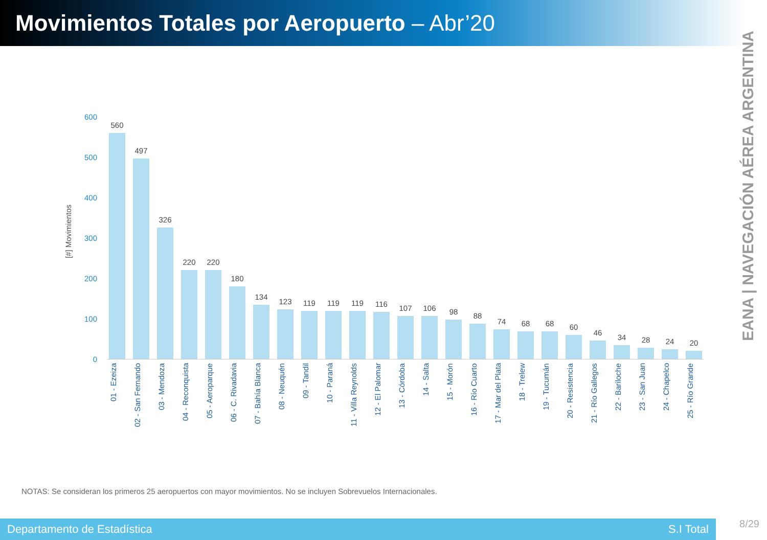Movimientos Totales por Aeropuerto – Abr’20
EANA | NAVEGACIÓN AÉREA ARGENTINA
[#] Movimientos
600
500
400
300
200
100
0
560
497
326
220
220
180
134
123
119
119
119
116
107
106
98
88
74
68
68
60
46
34
28
24
20
01 - Ezeiza
02 - San Fernando
03 - Mendoza
04 - Reconquista
05 - Aeroparque
06 - C. Rivadavia
07 - Bahía Blanca
08 - Neuquén
09 - Tandil
10 - Paraná
11 - Villa Reynolds
12 - El Palomar
13 - Córdoba
14 - Salta
15 - Morón
16 - Río Cuarto
17 - Mar del Plata
18 - Trelew
19 - Tucumán
20 - Resistencia
21 - Río Gallegos
22 - Bariloche
23 - San Juan
24 - Chapelco
25 - Río Grande
NOTAS: Se consideran los primeros 25 aeropuertos con mayor movimientos. No se incluyen Sobrevuelos Internacionales.
Departamento de Estadística S.I Total
8/29